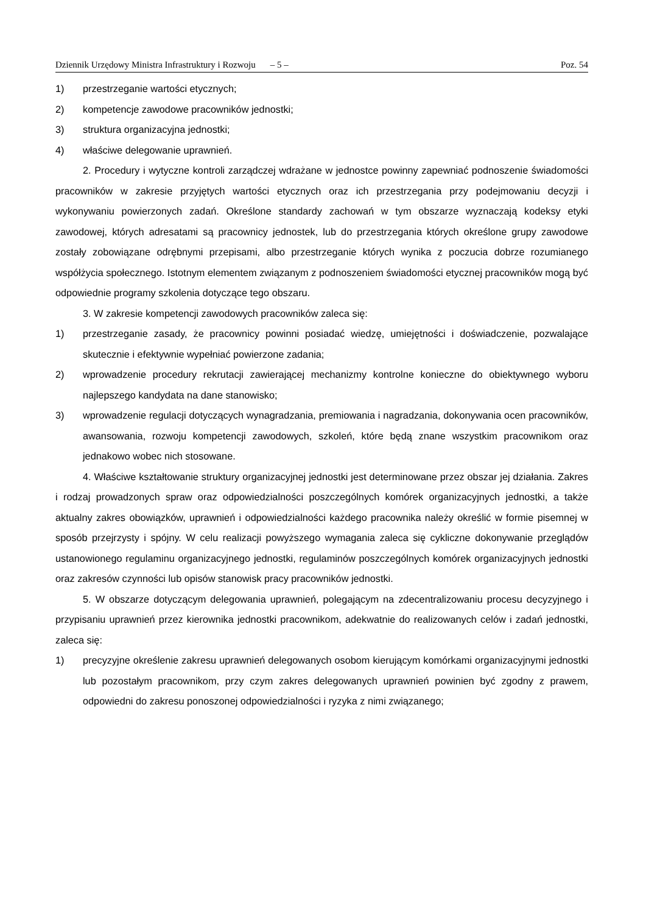Dziennik Urzędowy Ministra Infrastruktury i Rozwoju – 5 – Poz. 54
1) przestrzeganie wartości etycznych;
2) kompetencje zawodowe pracowników jednostki;
3) struktura organizacyjna jednostki;
4) właściwe delegowanie uprawnień.
2. Procedury i wytyczne kontroli zarządczej wdrażane w jednostce powinny zapewniać podnoszenie świadomości pracowników w zakresie przyjętych wartości etycznych oraz ich przestrzegania przy podejmowaniu decyzji i wykonywaniu powierzonych zadań. Określone standardy zachowań w tym obszarze wyznaczają kodeksy etyki zawodowej, których adresatami są pracownicy jednostek, lub do przestrzegania których określone grupy zawodowe zostały zobowiązane odrębnymi przepisami, albo przestrzeganie których wynika z poczucia dobrze rozumianego współżycia społecznego. Istotnym elementem związanym z podnoszeniem świadomości etycznej pracowników mogą być odpowiednie programy szkolenia dotyczące tego obszaru.
3. W zakresie kompetencji zawodowych pracowników zaleca się:
1) przestrzeganie zasady, że pracownicy powinni posiadać wiedzę, umiejętności i doświadczenie, pozwalające skutecznie i efektywnie wypełniać powierzone zadania;
2) wprowadzenie procedury rekrutacji zawierającej mechanizmy kontrolne konieczne do obiektywnego wyboru najlepszego kandydata na dane stanowisko;
3) wprowadzenie regulacji dotyczących wynagradzania, premiowania i nagradzania, dokonywania ocen pracowników, awansowania, rozwoju kompetencji zawodowych, szkoleń, które będą znane wszystkim pracownikom oraz jednakowo wobec nich stosowane.
4. Właściwe kształtowanie struktury organizacyjnej jednostki jest determinowane przez obszar jej działania. Zakres i rodzaj prowadzonych spraw oraz odpowiedzialności poszczególnych komórek organizacyjnych jednostki, a także aktualny zakres obowiązków, uprawnień i odpowiedzialności każdego pracownika należy określić w formie pisemnej w sposób przejrzysty i spójny. W celu realizacji powyższego wymagania zaleca się cykliczne dokonywanie przeglądów ustanowionego regulaminu organizacyjnego jednostki, regulaminów poszczególnych komórek organizacyjnych jednostki oraz zakresów czynności lub opisów stanowisk pracy pracowników jednostki.
5. W obszarze dotyczącym delegowania uprawnień, polegającym na zdecentralizowaniu procesu decyzyjnego i przypisaniu uprawnień przez kierownika jednostki pracownikom, adekwatnie do realizowanych celów i zadań jednostki, zaleca się:
1) precyzyjne określenie zakresu uprawnień delegowanych osobom kierującym komórkami organizacyjnymi jednostki lub pozostałym pracownikom, przy czym zakres delegowanych uprawnień powinien być zgodny z prawem, odpowiedni do zakresu ponoszonej odpowiedzialności i ryzyka z nimi związanego;